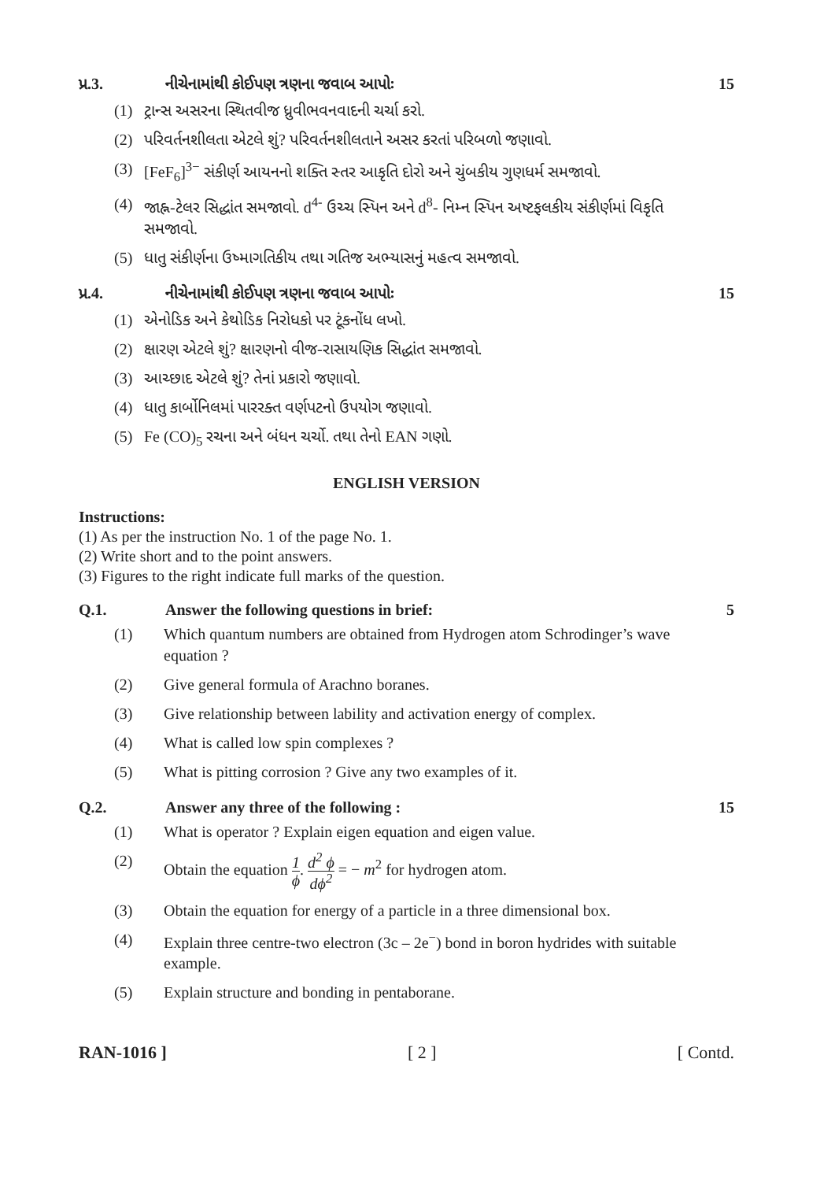પ્ર.3. નીચેનામાંથી કોઈપણ ત્રણના જવાબ આપોઃ 15
(1) ટ્રાન્સ અસરના સ્થિતવીજ ધ્રુવીભવનવાદની ચર્ચા કરો.
(2) પરિવર્તનશીલતા એટલે શું? પરિવર્તનશીલતાને અસર કરતાં પરિબળો જણાવો.
(3) [FeF<sub>6</sub>]<sup>3−</sup> સંકીર્ણ આયનનો શક્તિ સ્તર આકૃતિ દોરો અને ચુંબકીય ગુણધર્મ સમજાવો.
(4) જાહ્ન-ટેલર સિદ્ધાંત સમજાવો. d<sup>4-</sup> ઉચ્ચ સ્પિન અને d<sup>8</sup>- નિમ્ન સ્પિન અષ્ટફલકીય સંકીર્ણમાં વિકૃતિ સમજાવો.
(5) ધાતુ સંકીર્ણના ઉષ્માગતિકીય તથા ગતિજ અભ્યાસનું મહત્વ સમજાવો.
પ્ર.4. નીચેનામાંથી કોઈપણ ત્રણના જવાબ આપોઃ 15
(1) એનોડિક અને કેથોડિક નિરોધકો પર ટૂંકનોંધ લખો.
(2) ક્ષારણ એટલે શું? ક્ષારણનો વીજ-રાસાયણિક સિદ્ધાંત સમજાવો.
(3) આચ્છાદ એટલે શું? તેનાં પ્રકારો જણાવો.
(4) ધાતુ કાર્બોનિલમાં પારરક્ત વર્ણપટનો ઉપયોગ જણાવો.
(5) Fe (CO)<sub>5</sub> રચના અને બંધન ચર્ચો. તથા તેનો EAN ગણો.
ENGLISH VERSION
Instructions:
(1) As per the instruction No. 1 of the page No. 1.
(2) Write short and to the point answers.
(3) Figures to the right indicate full marks of the question.
Q.1. Answer the following questions in brief: 5
(1) Which quantum numbers are obtained from Hydrogen atom Schrodinger’s wave equation ?
(2) Give general formula of Arachno boranes.
(3) Give relationship between lability and activation energy of complex.
(4) What is called low spin complexes ?
(5) What is pitting corrosion ? Give any two examples of it.
Q.2. Answer any three of the following : 15
(1) What is operator ? Explain eigen equation and eigen value.
(2) Obtain the equation 1 ϕ. d<sup>2</sup> ϕ dϕ<sup>2</sup> = − m<sup>2</sup> for hydrogen atom.
(3) Obtain the equation for energy of a particle in a three dimensional box.
(4) Explain three centre-two electron (3c – 2e<sup>−</sup>) bond in boron hydrides with suitable example.
(5) Explain structure and bonding in pentaborane.
RAN-1016 ] [ 2 ] [ Contd.